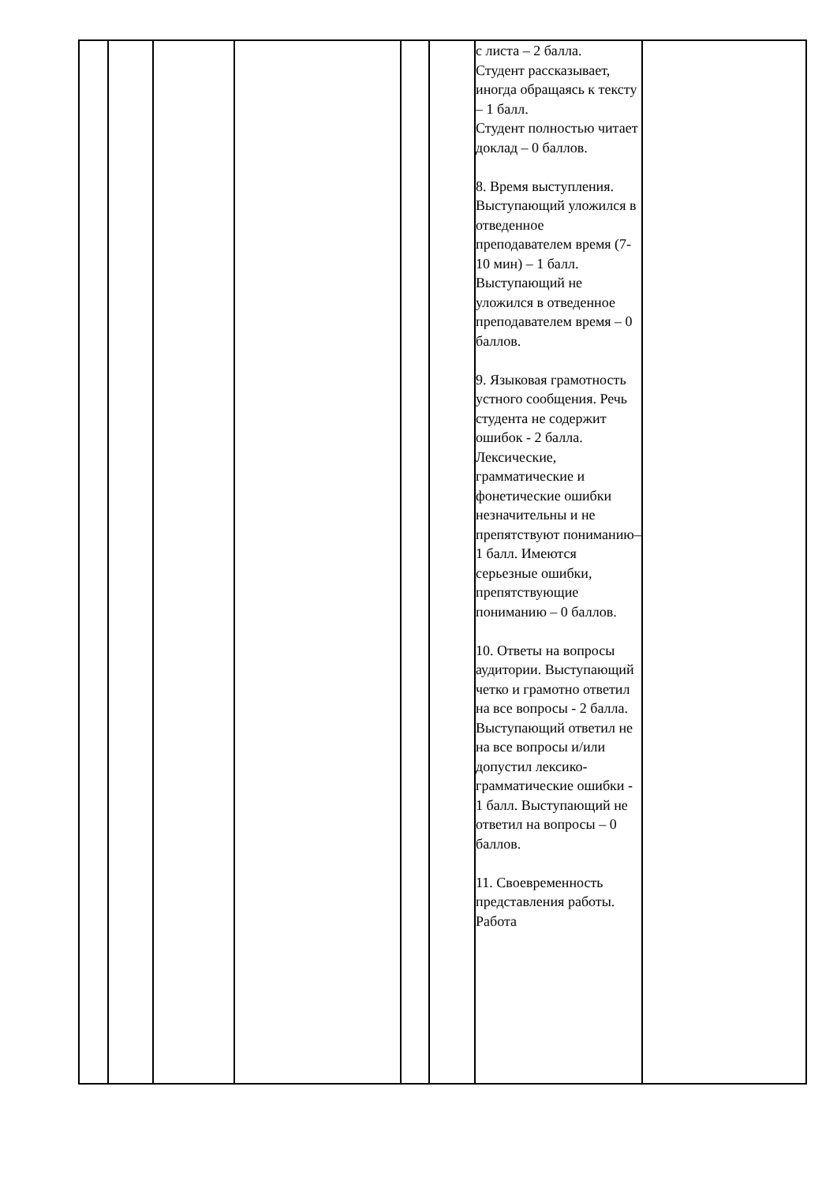| | | | | | | с листа – 2 балла. Студент рассказывает, иногда обращаясь к тексту – 1 балл. Студент полностью читает доклад – 0 баллов. 8. Время выступления. Выступающий уложился в отведенное преподавателем время (7-10 мин) – 1 балл. Выступающий не уложился в отведенное преподавателем время – 0 баллов. 9. Языковая грамотность устного сообщения. Речь студента не содержит ошибок - 2 балла. Лексические, грамматические и фонетические ошибки незначительны и не препятствуют пониманию– 1 балл. Имеются серьезные ошибки, препятствующие пониманию – 0 баллов. 10. Ответы на вопросы аудитории. Выступающий четко и грамотно ответил на все вопросы - 2 балла. Выступающий ответил не на все вопросы и/или допустил лексико-грамматические ошибки - 1 балл. Выступающий не ответил на вопросы – 0 баллов. 11. Своевременность представления работы. Работа | |